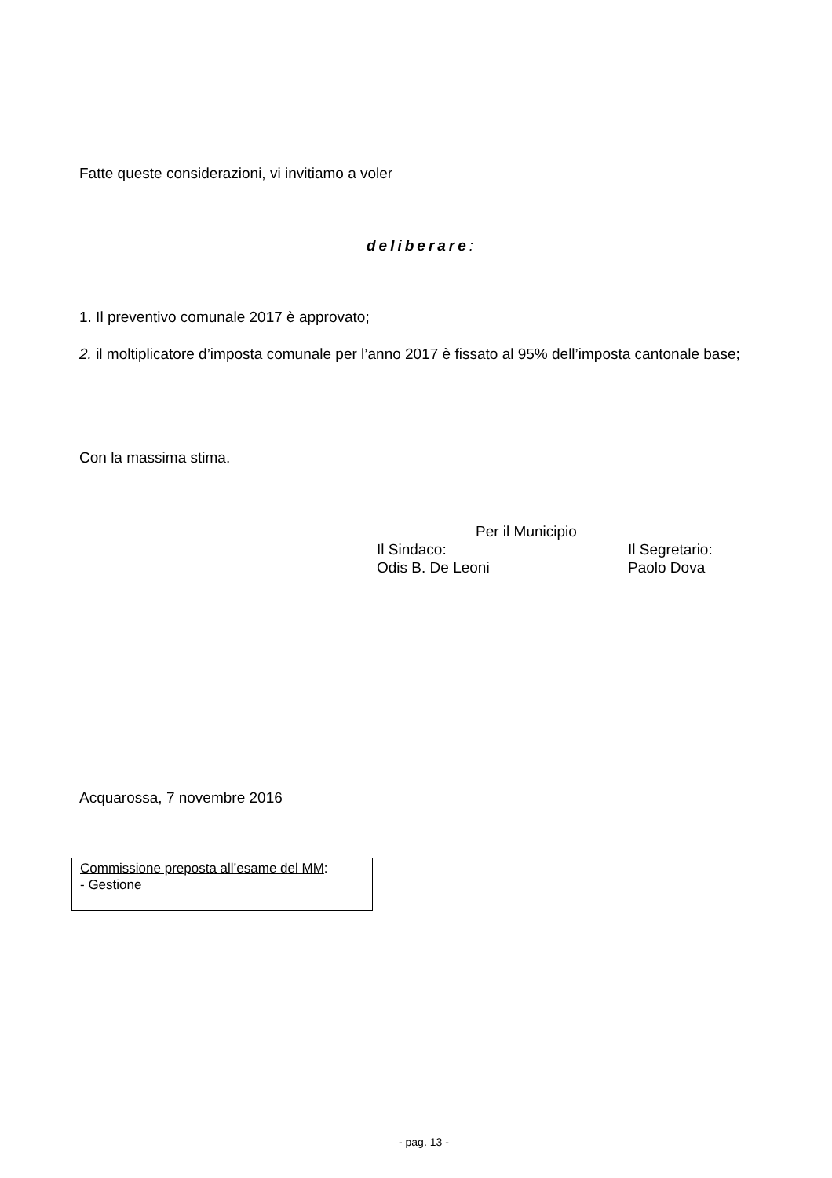Fatte queste considerazioni, vi invitiamo a voler
deliberare:
1. Il preventivo comunale 2017 è approvato;
2. il moltiplicatore d’imposta comunale per l’anno 2017 è fissato al 95% dell’imposta cantonale base;
Con la massima stima.
Per il Municipio
Il Sindaco: Il Segretario:
Odis B. De Leoni Paolo Dova
Acquarossa, 7 novembre 2016
Commissione preposta all’esame del MM:
- Gestione
- pag. 13 -